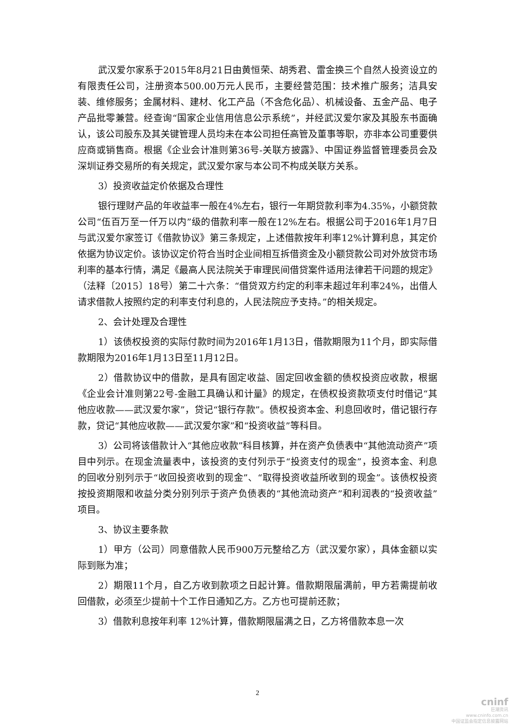武汉爱尔家系于2015年8月21日由黄恒荣、胡秀君、雷金换三个自然人投资设立的有限责任公司，注册资本500.00万元人民币，主要经营范围：技术推广服务；洁具安装、维修服务；金属材料、建材、化工产品（不含危化品）、机械设备、五金产品、电子产品批零兼营。经查询“国家企业信用信息公示系统”，并经武汉爱尔家及其股东书面确认，该公司股东及其关键管理人员均未在本公司担任高管及董事等职，亦非本公司重要供应商或销售商。根据《企业会计准则第36号-关联方披露》、中国证券监督管理委员会及深圳证券交易所的有关规定，武汉爱尔家与本公司不构成关联方关系。
3）投资收益定价依据及合理性
银行理财产品的年收益率一般在4%左右，银行一年期贷款利率为4.35%，小额贷款公司“伍百万至一仟万以内”级的借款利率一般在12%左右。根据公司于2016年1月7日与武汉爱尔家签订《借款协议》第三条规定，上述借款按年利率12%计算利息，其定价依据为协议定价。该协议定价符合当时企业间相互拆借资金及小额贷款公司对外放贷市场利率的基本行情，满足《最高人民法院关于审理民间借贷案件适用法律若干问题的规定》（法释〔2015〕18号）第二十六条：“借贷双方约定的利率未超过年利率24%，出借人请求借款人按照约定的利率支付利息的，人民法院应予支持。”的相关规定。
2、会计处理及合理性
1）该债权投资的实际付款时间为2016年1月13日，借款期限为11个月，即实际借款期限为2016年1月13日至11月12日。
2）借款协议中的借款，是具有固定收益、固定回收金额的债权投资应收款，根据《企业会计准则第22号-金融工具确认和计量》的规定，在债权投资款项支付时借记“其他应收款——武汉爱尔家”，贷记“银行存款”。债权投资本金、利息回收时，借记银行存款，贷记“其他应收款——武汉爱尔家”和“投资收益”等科目。
3）公司将该借款计入“其他应收款”科目核算，并在资产负债表中“其他流动资产”项目中列示。在现金流量表中，该投资的支付列示于“投资支付的现金”，投资本金、利息的回收分别列示于“收回投资收到的现金”、“取得投资收益所收到的现金”。该债权投资按投资期限和收益分类分别列示于资产负债表的“其他流动资产”和利润表的“投资收益”项目。
3、协议主要条款
1）甲方（公司）同意借款人民币900万元整给乙方（武汉爱尔家），具体金额以实际到账为准；
2）期限11个月，自乙方收到款项之日起计算。借款期限届满前，甲方若需提前收回借款，必须至少提前十个工作日通知乙方。乙方也可提前还款；
3）借款利息按年利率 12%计算，借款期限届满之日，乙方将借款本息一次
2
cninf
巨潮资讯
www.cninfo.com.cn
中国证监会指定信息披露网站